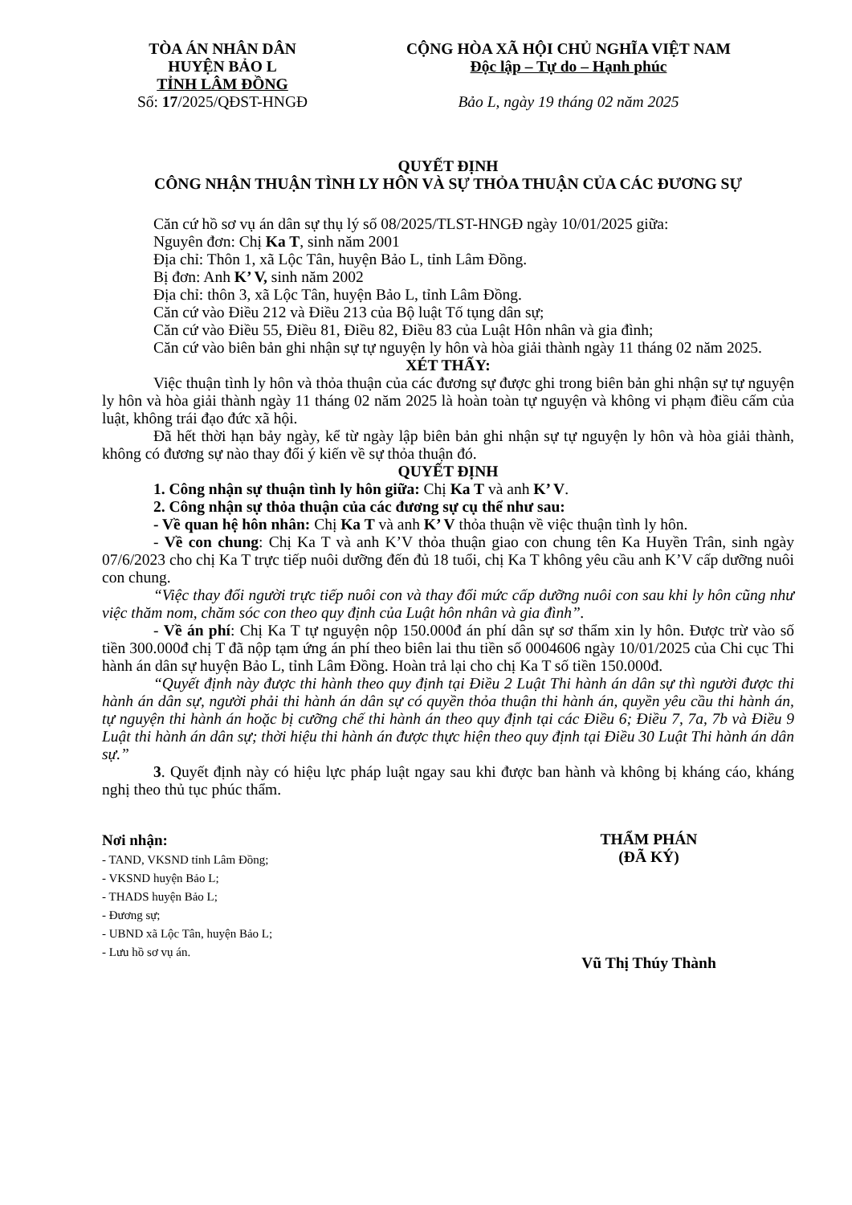TÒA ÁN NHÂN DÂN
HUYỆN BẢO L
TỈNH LÂM ĐỒNG
Số: 17/2025/QĐST-HNGĐ
CỘNG HÒA XÃ HỘI CHỦ NGHĨA VIỆT NAM
Độc lập – Tự do – Hạnh phúc
Bảo L, ngày 19 tháng 02 năm 2025
QUYẾT ĐỊNH
CÔNG NHẬN THUẬN TÌNH LY HÔN VÀ SỰ THỎA THUẬN CỦA CÁC ĐƯƠNG SỰ
Căn cứ hồ sơ vụ án dân sự thụ lý số 08/2025/TLST-HNGĐ ngày 10/01/2025 giữa:
Nguyên đơn: Chị Ka T, sinh năm 2001
Địa chỉ: Thôn 1, xã Lộc Tân, huyện Bảo L, tỉnh Lâm Đồng.
Bị đơn: Anh K’ V, sinh năm 2002
Địa chỉ: thôn 3, xã Lộc Tân, huyện Bảo L, tỉnh Lâm Đồng.
Căn cứ vào Điều 212 và Điều 213 của Bộ luật Tố tụng dân sự;
Căn cứ vào Điều 55, Điều 81, Điều 82, Điều 83 của Luật Hôn nhân và gia đình;
Căn cứ vào biên bản ghi nhận sự tự nguyện ly hôn và hòa giải thành ngày 11 tháng 02 năm 2025.
XÉT THẤY:
Việc thuận tình ly hôn và thỏa thuận của các đương sự được ghi trong biên bản ghi nhận sự tự nguyện ly hôn và hòa giải thành ngày 11 tháng 02 năm 2025 là hoàn toàn tự nguyện và không vi phạm điều cấm của luật, không trái đạo đức xã hội.
Đã hết thời hạn bảy ngày, kể từ ngày lập biên bản ghi nhận sự tự nguyện ly hôn và hòa giải thành, không có đương sự nào thay đổi ý kiến về sự thỏa thuận đó.
QUYẾT ĐỊNH
1. Công nhận sự thuận tình ly hôn giữa: Chị Ka T và anh K’ V.
2. Công nhận sự thỏa thuận của các đương sự cụ thể như sau:
- Về quan hệ hôn nhân: Chị Ka T và anh K’ V thỏa thuận về việc thuận tình ly hôn.
- Về con chung: Chị Ka T và anh K’V thỏa thuận giao con chung tên Ka Huyền Trân, sinh ngày 07/6/2023 cho chị Ka T trực tiếp nuôi dưỡng đến đủ 18 tuổi, chị Ka T không yêu cầu anh K’V cấp dưỡng nuôi con chung.
“Việc thay đổi người trực tiếp nuôi con và thay đổi mức cấp dưỡng nuôi con sau khi ly hôn cũng như việc thăm nom, chăm sóc con theo quy định của Luật hôn nhân và gia đình”.
- Về án phí: Chị Ka T tự nguyện nộp 150.000đ án phí dân sự sơ thẩm xin ly hôn. Được trừ vào số tiền 300.000đ chị T đã nộp tạm ứng án phí theo biên lai thu tiền số 0004606 ngày 10/01/2025 của Chi cục Thi hành án dân sự huyện Bảo L, tỉnh Lâm Đồng. Hoàn trả lại cho chị Ka T số tiền 150.000đ.
“Quyết định này được thi hành theo quy định tại Điều 2 Luật Thi hành án dân sự thì người được thi hành án dân sự, người phải thi hành án dân sự có quyền thỏa thuận thi hành án, quyền yêu cầu thi hành án, tự nguyện thi hành án hoặc bị cưỡng chế thi hành án theo quy định tại các Điều 6; Điều 7, 7a, 7b và Điều 9 Luật thi hành án dân sự; thời hiệu thi hành án được thực hiện theo quy định tại Điều 30 Luật Thi hành án dân sự.”
3. Quyết định này có hiệu lực pháp luật ngay sau khi được ban hành và không bị kháng cáo, kháng nghị theo thủ tục phúc thẩm.
Nơi nhận:
- TAND, VKSND tỉnh Lâm Đồng;
- VKSND huyện Bảo L;
- THADS huyện Bảo L;
- Đương sự;
- UBND xã Lộc Tân, huyện Bảo L;
- Lưu hồ sơ vụ án.
THẨM PHÁN
(ĐÃ KÝ)
Vũ Thị Thúy Thành